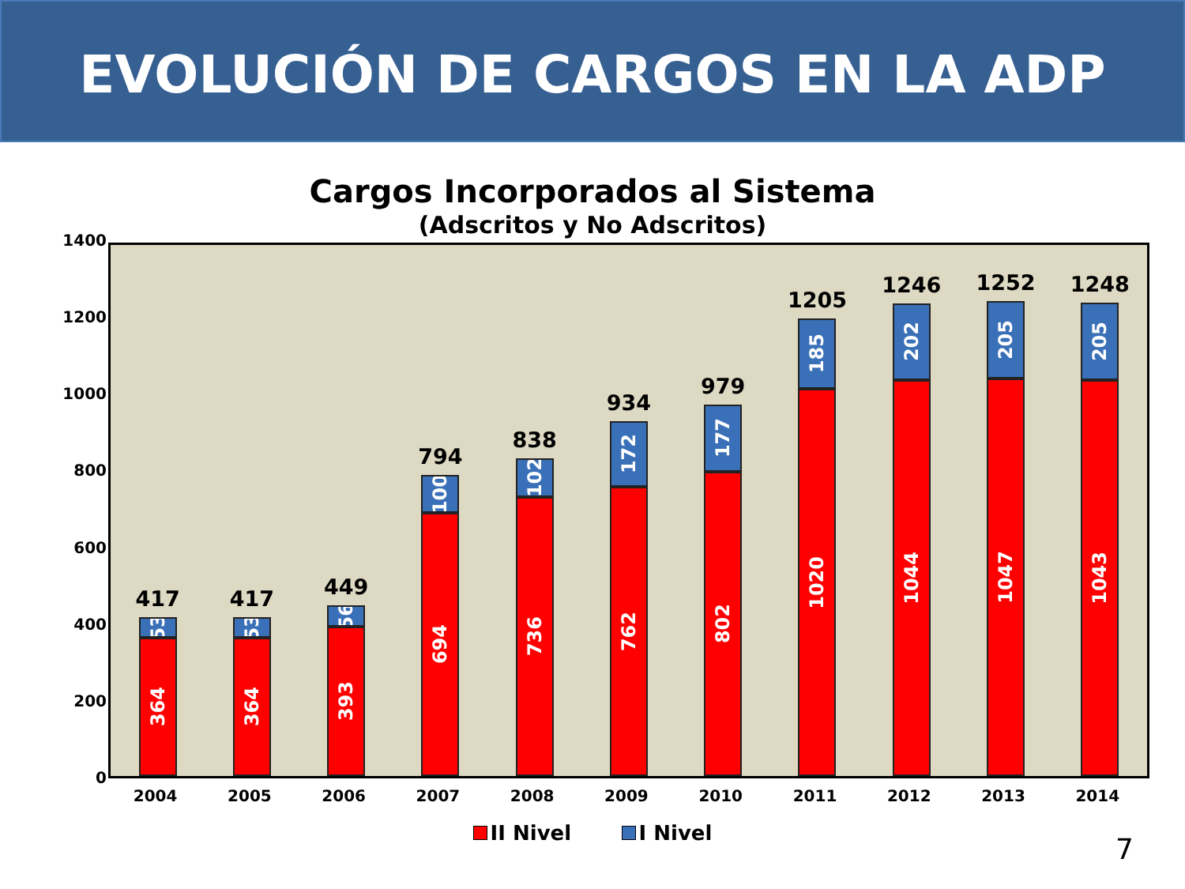EVOLUCIÓN DE CARGOS EN LA ADP
Cargos Incorporados al Sistema
(Adscritos y No Adscritos)
1400
1200
1000
800
600
400
200
0
417
53
364
417
53
364
449
56
393
794
100
694
838
102
736
934
172
762
979
177
802
1205
185
1020
1246
202
1044
1252
205
1047
1248
205
1043
2004 2005 2006 2007 2008 2009 2010 2011 2012 2013 2014
II Nivel I Nivel
7